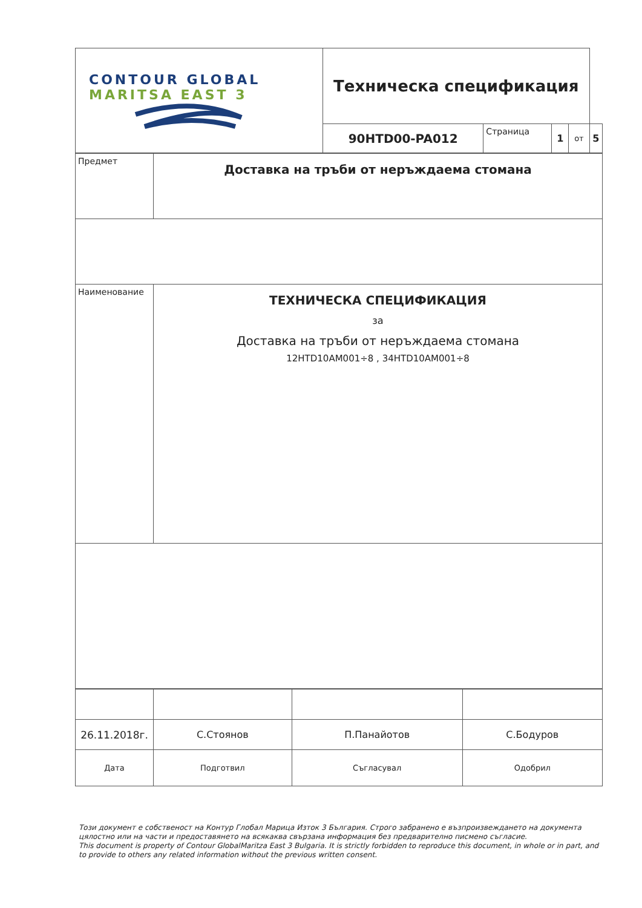| CONTOUR GLOBAL MARITSA EAST 3 | Техническа спецификация | | | | |
| | 90HTD00-PA012 | Страница | 1 | от | 5 |
| Предмет | Доставка на тръби от неръждаема стомана |
| Наименование | ТЕХНИЧЕСКА СПЕЦИФИКАЦИЯ за Доставка на тръби от неръждаема стомана 12HTD10AM001÷8 , 34HTD10AM001÷8 |
| 26.11.2018г. | С.Стоянов | П.Панайотов | С.Бодуров |
| Дата | Подготвил | Съгласувал | Одобрил |
Този документ е собственост на Контур Глобал Марица Изток 3 България. Строго забранено е възпроизвеждането на документа цялостно или на части и предоставянето на всякаква свързана информация без предварително писмено съгласие.
This document is property of Contour GlobalMaritza East 3 Bulgaria. It is strictly forbidden to reproduce this document, in whole or in part, and to provide to others any related information without the previous written consent.